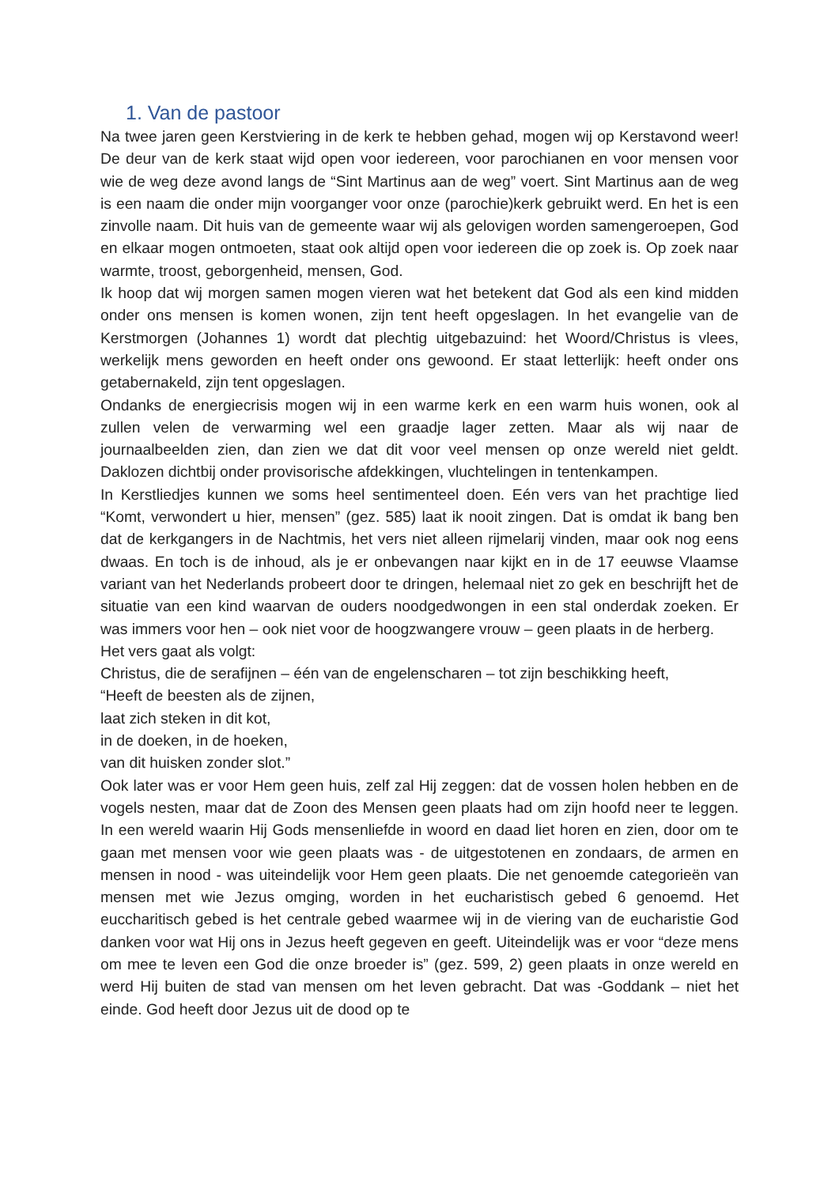1. Van de pastoor
Na twee jaren geen Kerstviering in de kerk te hebben gehad, mogen wij op Kerstavond weer! De deur van de kerk staat wijd open voor iedereen, voor parochianen en voor mensen voor wie de weg deze avond langs de “Sint Martinus aan de weg” voert. Sint Martinus aan de weg is een naam die onder mijn voorganger voor onze (parochie)kerk gebruikt werd. En het is een zinvolle naam. Dit huis van de gemeente waar wij als gelovigen worden samengeroepen, God en elkaar mogen ontmoeten, staat ook altijd open voor iedereen die op zoek is. Op zoek naar warmte, troost, geborgenheid, mensen, God.
Ik hoop dat wij morgen samen mogen vieren wat het betekent dat God als een kind midden onder ons mensen is komen wonen, zijn tent heeft opgeslagen. In het evangelie van de Kerstmorgen (Johannes 1) wordt dat plechtig uitgebazuind: het Woord/Christus is vlees, werkelijk mens geworden en heeft onder ons gewoond. Er staat letterlijk: heeft onder ons getabernakeld, zijn tent opgeslagen.
Ondanks de energiecrisis mogen wij in een warme kerk en een warm huis wonen, ook al zullen velen de verwarming wel een graadje lager zetten. Maar als wij naar de journaalbeelden zien, dan zien we dat dit voor veel mensen op onze wereld niet geldt. Daklozen dichtbij onder provisorische afdekkingen, vluchtelingen in tentenkampen.
In Kerstliedjes kunnen we soms heel sentimenteel doen. Eén vers van het prachtige lied “Komt, verwondert u hier, mensen” (gez. 585) laat ik nooit zingen. Dat is omdat ik bang ben dat de kerkgangers in de Nachtmis, het vers niet alleen rijmelarij vinden, maar ook nog eens dwaas. En toch is de inhoud, als je er onbevangen naar kijkt en in de 17 eeuwse Vlaamse variant van het Nederlands probeert door te dringen, helemaal niet zo gek en beschrijft het de situatie van een kind waarvan de ouders noodgedwongen in een stal onderdak zoeken. Er was immers voor hen – ook niet voor de hoogzwangere vrouw – geen plaats in de herberg.
Het vers gaat als volgt:
Christus, die de serafijnen – één van de engelenscharen – tot zijn beschikking heeft,
“Heeft de beesten als de zijnen,
laat zich steken in dit kot,
in de doeken, in de hoeken,
van dit huisken zonder slot.”
Ook later was er voor Hem geen huis, zelf zal Hij zeggen: dat de vossen holen hebben en de vogels nesten, maar dat de Zoon des Mensen geen plaats had om zijn hoofd neer te leggen. In een wereld waarin Hij Gods mensenliefde in woord en daad liet horen en zien, door om te gaan met mensen voor wie geen plaats was - de uitgestotenen en zondaars, de armen en mensen in nood - was uiteindelijk voor Hem geen plaats. Die net genoemde categorieën van mensen met wie Jezus omging, worden in het eucharistisch gebed 6 genoemd. Het euccharitisch gebed is het centrale gebed waarmee wij in de viering van de eucharistie God danken voor wat Hij ons in Jezus heeft gegeven en geeft. Uiteindelijk was er voor “deze mens om mee te leven een God die onze broeder is” (gez. 599, 2) geen plaats in onze wereld en werd Hij buiten de stad van mensen om het leven gebracht. Dat was -Goddank – niet het einde. God heeft door Jezus uit de dood op te